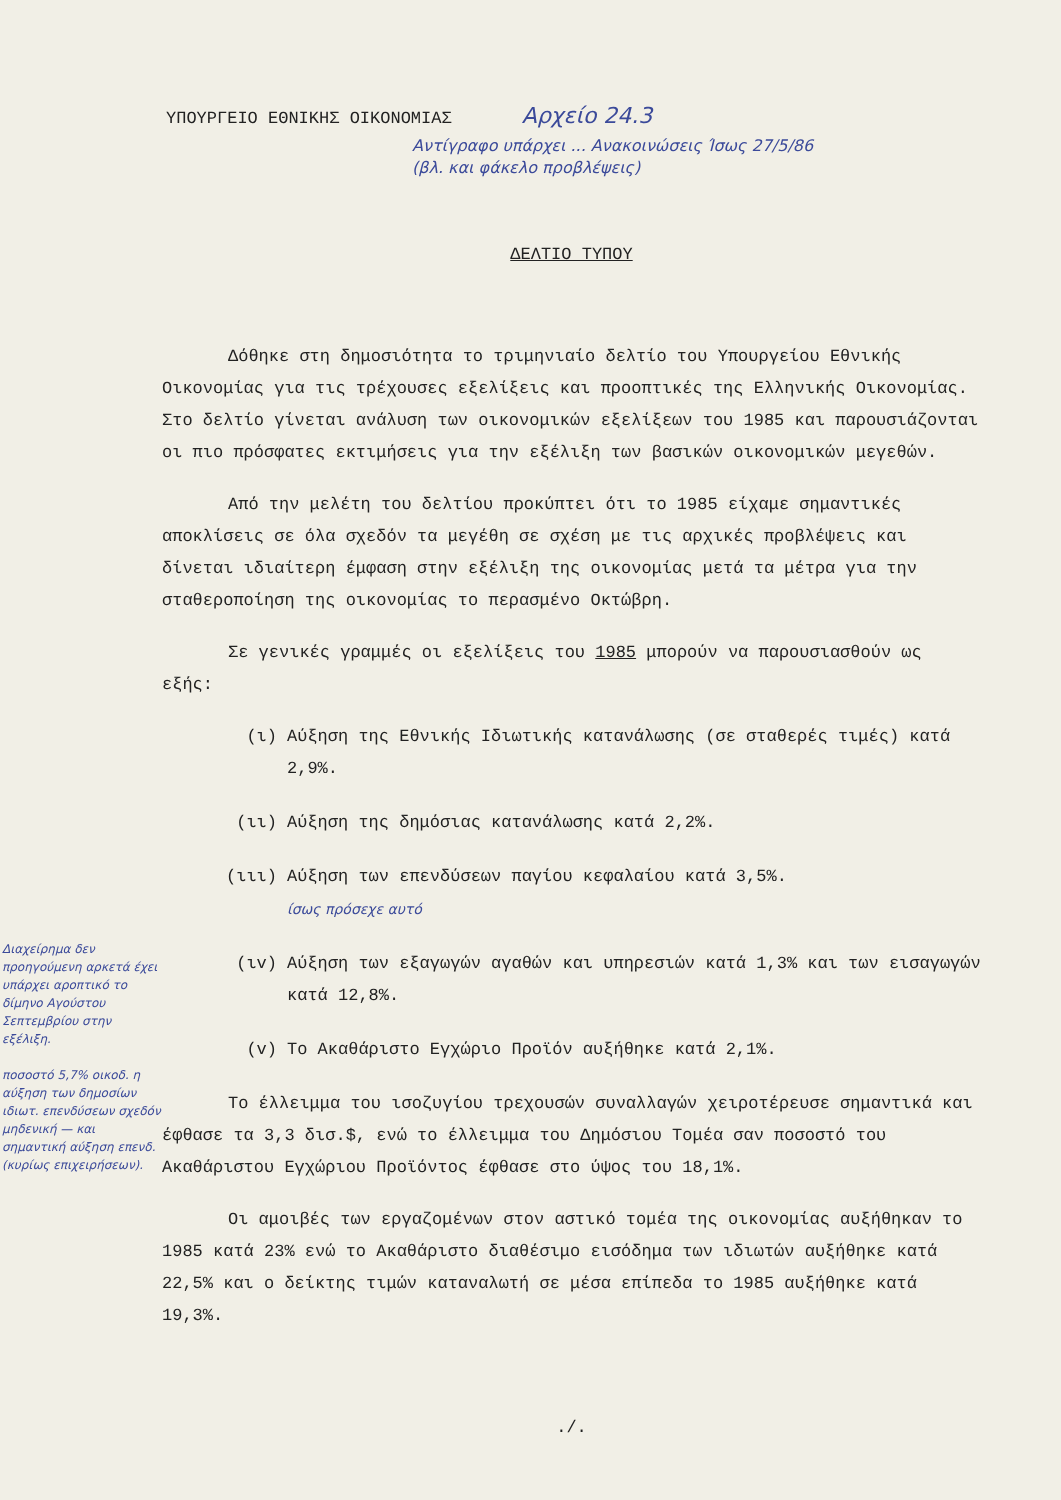ΥΠΟΥΡΓΕΙΟ ΕΘΝΙΚΗΣ ΟΙΚΟΝΟΜΙΑΣ Αρχείο 24.3
Αντίγραφο υπάρχει ... Ανακοινώσεις Ίσως 27/5/86
(βλ. και φάκελο προβλέψεις)
ΔΕΛΤΙΟ ΤΥΠΟΥ
Δόθηκε στη δημοσιότητα το τριμηνιαίο δελτίο του Υπουργείου Εθνικής Οικονομίας για τις τρέχουσες εξελίξεις και προοπτικές της Ελληνικής Οικονομίας. Στο δελτίο γίνεται ανάλυση των οικονομικών εξελίξεων του 1985 και παρουσιάζονται οι πιο πρόσφατες εκτιμήσεις για την εξέλιξη των βασικών οικονομικών μεγεθών.
Από την μελέτη του δελτίου προκύπτει ότι το 1985 είχαμε σημαντικές αποκλίσεις σε όλα σχεδόν τα μεγέθη σε σχέση με τις αρχικές προβλέψεις και δίνεται ιδιαίτερη έμφαση στην εξέλιξη της οικονομίας μετά τα μέτρα για την σταθεροποίηση της οικονομίας το περασμένο Οκτώβρη.
Σε γενικές γραμμές οι εξελίξεις του 1985 μπορούν να παρουσιασθούν ως εξής:
(ι) Αύξηση της Εθνικής Ιδιωτικής κατανάλωσης (σε σταθερές τιμές) κατά 2,9%.
(ιι) Αύξηση της δημόσιας κατανάλωσης κατά 2,2%.
(ιιι) Αύξηση των επενδύσεων παγίου κεφαλαίου κατά 3,5%.
ίσως πρόσεχε αυτό
(ιv) Αύξηση των εξαγωγών αγαθών και υπηρεσιών κατά 1,3% και των εισαγωγών κατά 12,8%.
(v) Το Ακαθάριστο Εγχώριο Προϊόν αυξήθηκε κατά 2,1%.
Το έλλειμμα του ισοζυγίου τρεχουσών συναλλαγών χειροτέρευσε σημαντικά και έφθασε τα 3,3 δισ.$, ενώ το έλλειμμα του Δημόσιου Τομέα σαν ποσοστό του Ακαθάριστου Εγχώριου Προϊόντος έφθασε στο ύψος του 18,1%.
Οι αμοιβές των εργαζομένων στον αστικό τομέα της οικονομίας αυξήθηκαν το 1985 κατά 23% ενώ το Ακαθάριστο διαθέσιμο εισόδημα των ιδιωτών αυξήθηκε κατά 22,5% και ο δείκτης τιμών καταναλωτή σε μέσα επίπεδα το 1985 αυξήθηκε κατά 19,3%.
./.
Διαχείρημα δεν προηγούμενη αρκετά έχει υπάρχει αροπτικό το δίμηνο Αγούστου Σεπτεμβρίου στην εξέλιξη.
ποσοστό 5,7% οικοδ. η αύξηση των δημοσίων ιδιωτ. επενδύσεων σχεδόν μηδενική — και σημαντική αύξηση επενδ. (κυρίως επιχειρήσεων).